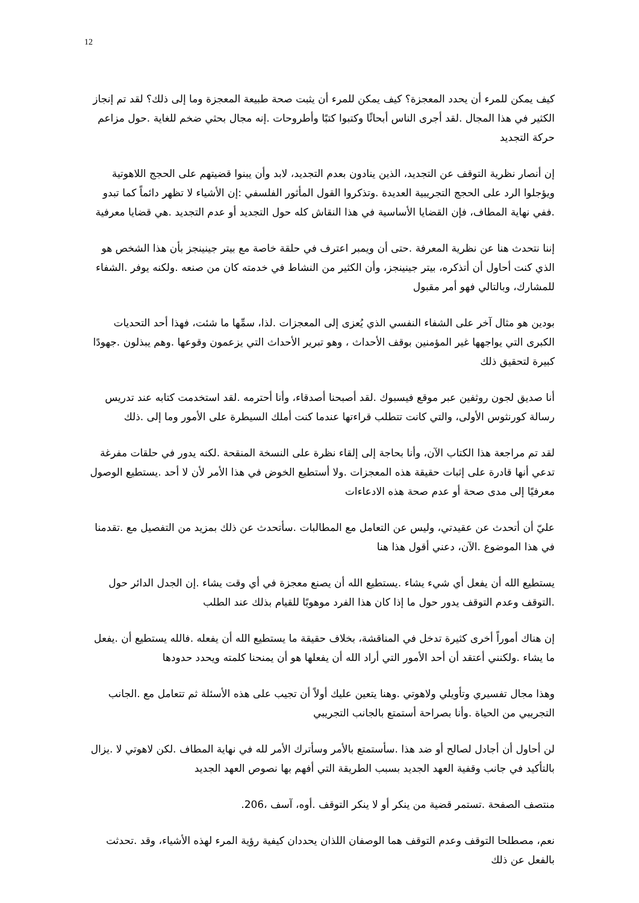12
كيف يمكن للمرء أن يحدد المعجزة؟ كيف يمكن للمرء أن يثبت صحة طبيعة المعجزة وما إلى ذلك؟ لقد تم إنجاز الكثير في هذا المجال .لقد أجرى الناس أبحاثًا وكتبوا كتبًا وأطروحات .إنه مجال بحثي ضخم للغاية .حول مزاعم حركة التجديد
إن أنصار نظرية التوقف عن التجديد، الذين ينادون بعدم التجديد، لابد وأن يبنوا قضيتهم على الحجج اللاهوتية ويؤجلوا الرد على الحجج التجريبية العديدة .وتذكروا القول المأثور الفلسفي :إن الأشياء لا تظهر دائماً كما تبدو .ففي نهاية المطاف، فإن القضايا الأساسية في هذا النقاش كله حول التجديد أو عدم التجديد .هي قضايا معرفية
إننا نتحدث هنا عن نظرية المعرفة .حتى أن ويمبر اعترف في حلقة خاصة مع بيتر جينينجز بأن هذا الشخص هو الذي كنت أحاول أن أتذكره، بيتر جينينجز، وأن الكثير من النشاط في خدمته كان من صنعه .ولكنه يوفر .الشفاء للمشارك، وبالتالي فهو أمر مقبول
بودين هو مثال آخر على الشفاء النفسي الذي يُعزى إلى المعجزات .لذا، سمِّها ما شئت، فهذا أحد التحديات الكبرى التي يواجهها غير المؤمنين بوقف الأحداث ، وهو تبرير الأحداث التي يزعمون وقوعها .وهم يبذلون .جهودًا كبيرة لتحقيق ذلك
أنا صديق لجون روثفين عبر موقع فيسبوك .لقد أصبحنا أصدقاء، وأنا أحترمه .لقد استخدمت كتابه عند تدريس رسالة كورنثوس الأولى، والتي كانت تتطلب قراءتها عندما كنت أملك السيطرة على الأمور وما إلى .ذلك
لقد تم مراجعة هذا الكتاب الآن، وأنا بحاجة إلى إلقاء نظرة على النسخة المنقحة .لكنه يدور في حلقات مفرغة تدعي أنها قادرة على إثبات حقيقة هذه المعجزات .ولا أستطيع الخوض في هذا الأمر لأن لا أحد .يستطيع الوصول معرفيًا إلى مدى صحة أو عدم صحة هذه الادعاءات
عليّ أن أتحدث عن عقيدتي، وليس عن التعامل مع المطالبات .سأتحدث عن ذلك بمزيد من التفصيل مع .تقدمنا في هذا الموضوع .الآن، دعني أقول هذا هنا
يستطيع الله أن يفعل أي شيء يشاء .يستطيع الله أن يصنع معجزة في أي وقت يشاء .إن الجدل الدائر حول .التوقف وعدم التوقف يدور حول ما إذا كان هذا الفرد موهوبًا للقيام بذلك عند الطلب
إن هناك أموراً أخرى كثيرة تدخل في المناقشة، بخلاف حقيقة ما يستطيع الله أن يفعله .فالله يستطيع أن .يفعل ما يشاء .ولكنني أعتقد أن أحد الأمور التي أراد الله أن يفعلها هو أن يمنحنا كلمته ويحدد حدودها
وهذا مجال تفسيري وتأويلي ولاهوتي .وهنا يتعين عليك أولاً أن تجيب على هذه الأسئلة ثم تتعامل مع .الجانب التجريبي من الحياة .وأنا بصراحة أستمتع بالجانب التجريبي
لن أحاول أن أجادل لصالح أو ضد هذا .سأستمتع بالأمر وسأترك الأمر لله في نهاية المطاف .لكن لاهوتي لا .يزال بالتأكيد في جانب وقفية العهد الجديد بسبب الطريقة التي أفهم بها نصوص العهد الجديد
.منتصف الصفحة .تستمر قضية من ينكر أو لا ينكر التوقف .أوه، آسف ،206
نعم، مصطلحا التوقف وعدم التوقف هما الوصفان اللذان يحددان كيفية رؤية المرء لهذه الأشياء، وقد .تحدثت بالفعل عن ذلك